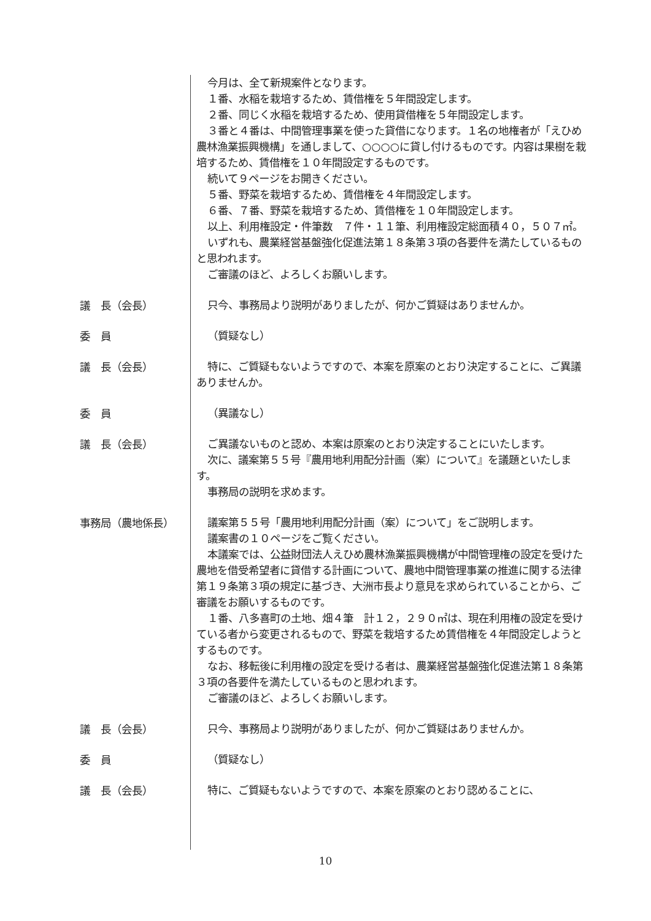今月は、全て新規案件となります。
１番、水稲を栽培するため、賃借権を５年間設定します。
２番、同じく水稲を栽培するため、使用貸借権を５年間設定します。
３番と４番は、中間管理事業を使った貸借になります。１名の地権者が「えひめ農林漁業振興機構」を通しまして、○○○○に貸し付けるものです。内容は果樹を栽培するため、賃借権を１０年間設定するものです。
続いて９ページをお開きください。
５番、野菜を栽培するため、賃借権を４年間設定します。
６番、７番、野菜を栽培するため、賃借権を１０年間設定します。
以上、利用権設定・件筆数　７件・１１筆、利用権設定総面積４０，５０７㎡。
いずれも、農業経営基盤強化促進法第１８条第３項の各要件を満たしているものと思われます。
ご審議のほど、よろしくお願いします。
議　長（会長）
只今、事務局より説明がありましたが、何かご質疑はありませんか。
委　員
（質疑なし）
議　長（会長）
特に、ご質疑もないようですので、本案を原案のとおり決定することに、ご異議ありませんか。
委　員
（異議なし）
議　長（会長）
ご異議ないものと認め、本案は原案のとおり決定することにいたします。
次に、議案第５５号『農用地利用配分計画（案）について』を議題といたします。
事務局の説明を求めます。
事務局（農地係長）
議案第５５号「農用地利用配分計画（案）について」をご説明します。
議案書の１０ページをご覧ください。
本議案では、公益財団法人えひめ農林漁業振興機構が中間管理権の設定を受けた農地を借受希望者に貸借する計画について、農地中間管理事業の推進に関する法律第１９条第３項の規定に基づき、大洲市長より意見を求められていることから、ご審議をお願いするものです。
１番、八多喜町の土地、畑４筆　計１２，２９０㎡は、現在利用権の設定を受けている者から変更されるもので、野菜を栽培するため賃借権を４年間設定しようとするものです。
なお、移転後に利用権の設定を受ける者は、農業経営基盤強化促進法第１８条第３項の各要件を満たしているものと思われます。
ご審議のほど、よろしくお願いします。
議　長（会長）
只今、事務局より説明がありましたが、何かご質疑はありませんか。
委　員
（質疑なし）
議　長（会長）
特に、ご質疑もないようですので、本案を原案のとおり認めることに、
10